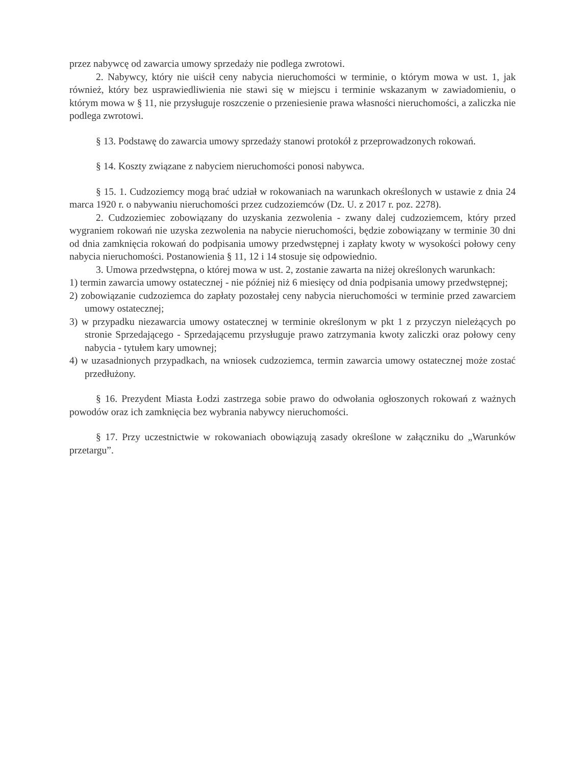przez nabywcę od zawarcia umowy sprzedaży nie podlega zwrotowi.
2. Nabywcy, który nie uiścił ceny nabycia nieruchomości w terminie, o którym mowa w ust. 1, jak również, który bez usprawiedliwienia nie stawi się w miejscu i terminie wskazanym w zawiadomieniu, o którym mowa w § 11, nie przysługuje roszczenie o przeniesienie prawa własności nieruchomości, a zaliczka nie podlega zwrotowi.
§ 13. Podstawę do zawarcia umowy sprzedaży stanowi protokół z przeprowadzonych rokowań.
§ 14. Koszty związane z nabyciem nieruchomości ponosi nabywca.
§ 15. 1. Cudzoziemcy mogą brać udział w rokowaniach na warunkach określonych w ustawie z dnia 24 marca 1920 r. o nabywaniu nieruchomości przez cudzoziemców (Dz. U. z 2017 r. poz. 2278).
2. Cudzoziemiec zobowiązany do uzyskania zezwolenia - zwany dalej cudzoziemcem, który przed wygraniem rokowań nie uzyska zezwolenia na nabycie nieruchomości, będzie zobowiązany w terminie 30 dni od dnia zamknięcia rokowań do podpisania umowy przedwstępnej i zapłaty kwoty w wysokości połowy ceny nabycia nieruchomości. Postanowienia § 11, 12 i 14 stosuje się odpowiednio.
3. Umowa przedwstępna, o której mowa w ust. 2, zostanie zawarta na niżej określonych warunkach:
1) termin zawarcia umowy ostatecznej - nie później niż 6 miesięcy od dnia podpisania umowy przedwstępnej;
2) zobowiązanie cudzoziemca do zapłaty pozostałej ceny nabycia nieruchomości w terminie przed zawarciem umowy ostatecznej;
3) w przypadku niezawarcia umowy ostatecznej w terminie określonym w pkt 1 z przyczyn nieleżących po stronie Sprzedającego - Sprzedającemu przysługuje prawo zatrzymania kwoty zaliczki oraz połowy ceny nabycia - tytułem kary umownej;
4) w uzasadnionych przypadkach, na wniosek cudzoziemca, termin zawarcia umowy ostatecznej może zostać przedłużony.
§ 16. Prezydent Miasta Łodzi zastrzega sobie prawo do odwołania ogłoszonych rokowań z ważnych powodów oraz ich zamknięcia bez wybrania nabywcy nieruchomości.
§ 17. Przy uczestnictwie w rokowaniach obowiązują zasady określone w załączniku do „Warunków przetargu”.